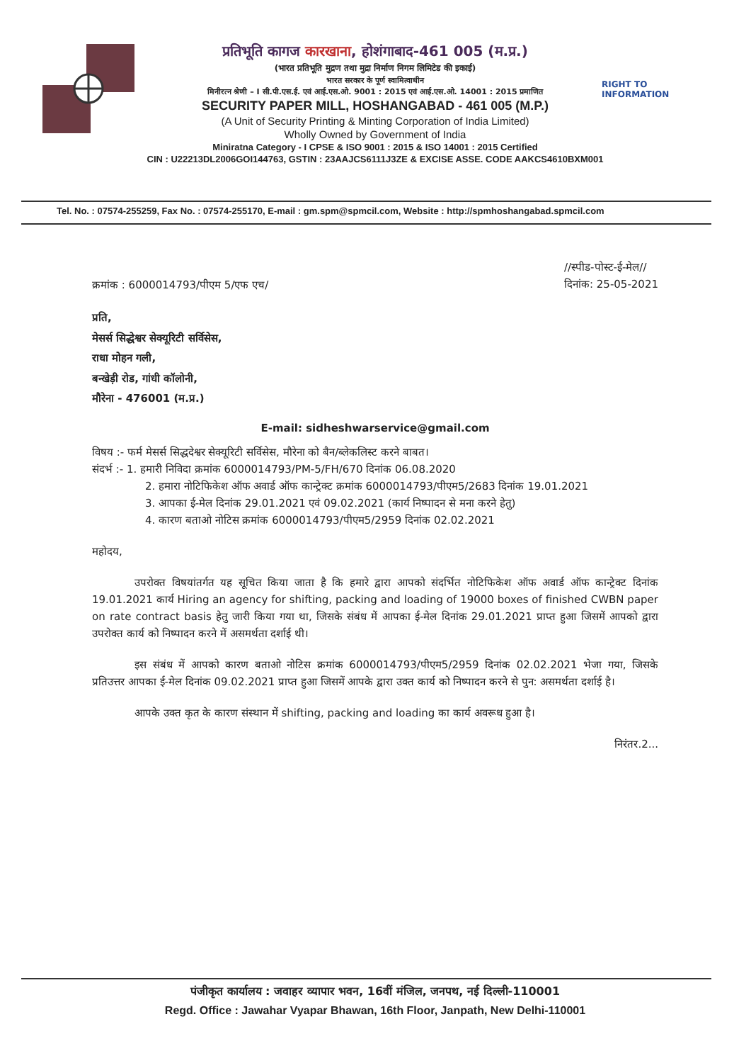प्रतिभूति कागज कारखाना, होशंगाबाद-461 005 (म.प्र.)
(भारत प्रतिभूति मुद्रण तथा मुद्रा निर्माण निगम लिमिटेड की इकाई)
भारत सरकार के पूर्ण स्वामित्वाधीन
मिनीरत्न श्रेणी – I सी.पी.एस.ई. एवं आई.एस.ओ. 9001 : 2015 एवं आई.एस.ओ. 14001 : 2015 प्रमाणित
SECURITY PAPER MILL, HOSHANGABAD - 461 005 (M.P.)
(A Unit of Security Printing & Minting Corporation of India Limited)
Wholly Owned by Government of India
Miniratna Category - I CPSE & ISO 9001 : 2015 & ISO 14001 : 2015 Certified
CIN : U22213DL2006GOI144763, GSTIN : 23AAJCS6111J3ZE & EXCISE ASSE. CODE AAKCS4610BXM001
RIGHT TO
INFORMATION
Tel. No. : 07574-255259, Fax No. : 07574-255170, E-mail : gm.spm@spmcil.com, Website : http://spmhoshangabad.spmcil.com
क्रमांक : 6000014793/पीएम 5/एफ एच/
//स्पीड-पोस्ट-ई-मेल//
दिनांक: 25-05-2021
प्रति,
मेसर्स सिद्धेश्वर सेक्यूरिटी सर्विसेस,
राधा मोहन गली,
बन्खेड़ी रोड, गांधी कॉलोनी,
मौरेना - 476001 (म.प्र.)
E-mail: sidheshwarservice@gmail.com
विषय :- फर्म मेसर्स सिद्धदेश्वर सेक्यूरिटी सर्विसेस, मौरेना को बैन/ब्लेकलिस्ट करने बाबत।
संदर्भ :- 1. हमारी निविदा क्रमांक 6000014793/PM-5/FH/670 दिनांक 06.08.2020
2. हमारा नोटिफिकेश ऑफ अवार्ड ऑफ कान्ट्रेक्ट क्रमांक 6000014793/पीएम5/2683 दिनांक 19.01.2021
3. आपका ई-मेल दिनांक 29.01.2021 एवं 09.02.2021 (कार्य निष्पादन से मना करने हेतु)
4. कारण बताओ नोटिस क्रमांक 6000014793/पीएम5/2959 दिनांक 02.02.2021
महोदय,
उपरोक्त विषयांतर्गत यह सूचित किया जाता है कि हमारे द्वारा आपको संदर्भित नोटिफिकेश ऑफ अवार्ड ऑफ कान्ट्रेक्ट दिनांक 19.01.2021 कार्य Hiring an agency for shifting, packing and loading of 19000 boxes of finished CWBN paper on rate contract basis हेतु जारी किया गया था, जिसके संबंध में आपका ई-मेल दिनांक 29.01.2021 प्राप्त हुआ जिसमें आपको द्वारा उपरोक्त कार्य को निष्पादन करने में असमर्थता दर्शाई थी।
इस संबंध में आपको कारण बताओ नोटिस क्रमांक 6000014793/पीएम5/2959 दिनांक 02.02.2021 भेजा गया, जिसके प्रतिउत्तर आपका ई-मेल दिनांक 09.02.2021 प्राप्त हुआ जिसमें आपके द्वारा उक्त कार्य को निष्पादन करने से पुन: असमर्थता दर्शाई है।
आपके उक्त कृत के कारण संस्थान में shifting, packing and loading का कार्य अवरूध हुआ है।
निरंतर.2...
पंजीकृत कार्यालय : जवाहर व्यापार भवन, 16वीं मंजिल, जनपथ, नई दिल्ली-110001
Regd. Office : Jawahar Vyapar Bhawan, 16th Floor, Janpath, New Delhi-110001